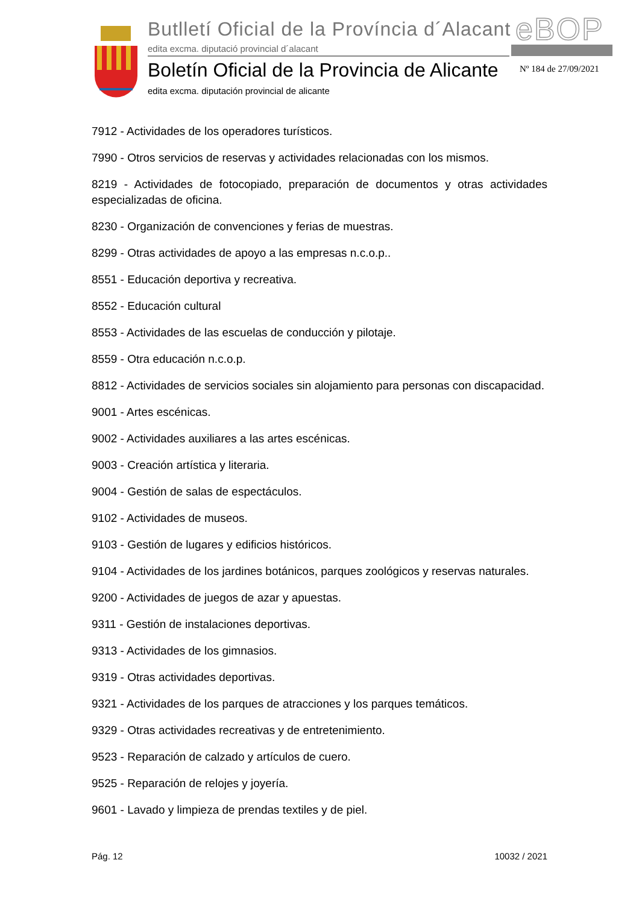Butlletí Oficial de la Província d´Alacant
eBOP
edita excma. diputació provincial d´alacant
Boletín Oficial de la Provincia de Alicante
Nº 184 de 27/09/2021
edita excma. diputación provincial de alicante
7912 - Actividades de los operadores turísticos.
7990 - Otros servicios de reservas y actividades relacionadas con los mismos.
8219 - Actividades de fotocopiado, preparación de documentos y otras actividades especializadas de oficina.
8230 - Organización de convenciones y ferias de muestras.
8299 - Otras actividades de apoyo a las empresas n.c.o.p..
8551 - Educación deportiva y recreativa.
8552 - Educación cultural
8553 - Actividades de las escuelas de conducción y pilotaje.
8559 - Otra educación n.c.o.p.
8812 - Actividades de servicios sociales sin alojamiento para personas con discapacidad.
9001 - Artes escénicas.
9002 - Actividades auxiliares a las artes escénicas.
9003 - Creación artística y literaria.
9004 - Gestión de salas de espectáculos.
9102 - Actividades de museos.
9103 - Gestión de lugares y edificios históricos.
9104 - Actividades de los jardines botánicos, parques zoológicos y reservas naturales.
9200 - Actividades de juegos de azar y apuestas.
9311 - Gestión de instalaciones deportivas.
9313 - Actividades de los gimnasios.
9319 - Otras actividades deportivas.
9321 - Actividades de los parques de atracciones y los parques temáticos.
9329 - Otras actividades recreativas y de entretenimiento.
9523 - Reparación de calzado y artículos de cuero.
9525 - Reparación de relojes y joyería.
9601 - Lavado y limpieza de prendas textiles y de piel.
Pág. 12 10032 / 2021